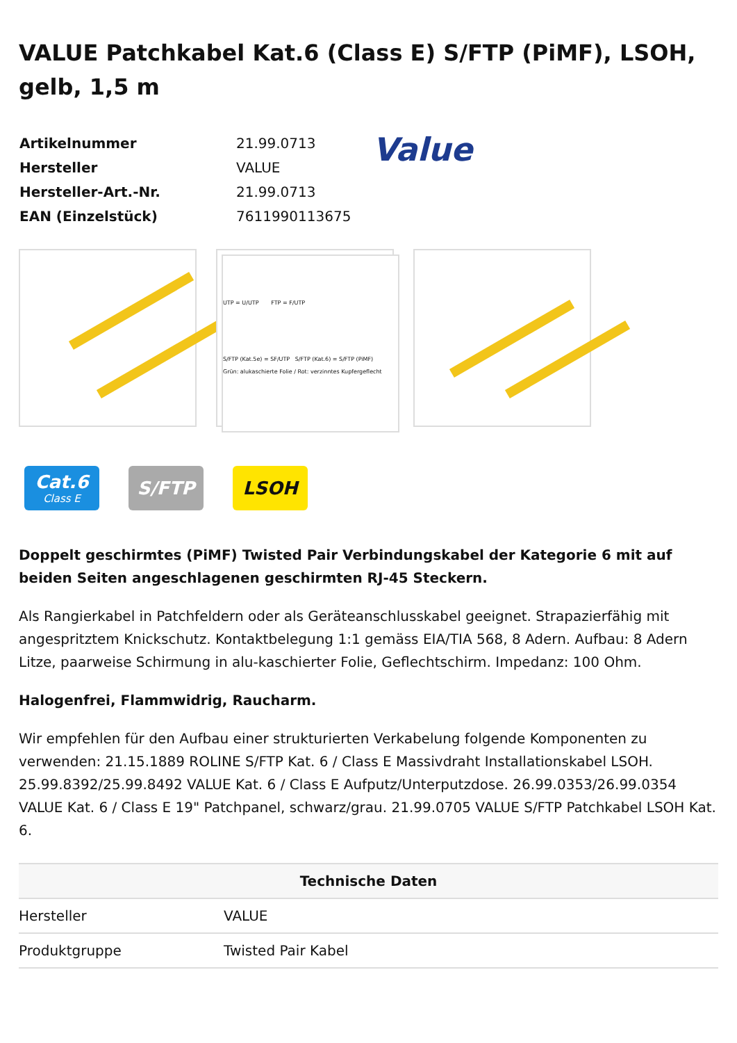VALUE Patchkabel Kat.6 (Class E) S/FTP (PiMF), LSOH, gelb, 1,5 m
| Artikelnummer | 21.99.0713 |
| Hersteller | VALUE |
| Hersteller-Art.-Nr. | 21.99.0713 |
| EAN (Einzelstück) | 7611990113675 |
Value
UTP = U/UTP FTP = F/UTP
S/FTP (Kat.5e) = SF/UTP S/FTP (Kat.6) = S/FTP (PiMF)
Grün: alukaschierte Folie / Rot: verzinntes Kupfergeflecht
Cat.6
Class E
S/FTP LSOH
Doppelt geschirmtes (PiMF) Twisted Pair Verbindungskabel der Kategorie 6 mit auf beiden Seiten angeschlagenen geschirmten RJ-45 Steckern.
Als Rangierkabel in Patchfeldern oder als Geräteanschlusskabel geeignet. Strapazierfähig mit angespritztem Knickschutz. Kontaktbelegung 1:1 gemäss EIA/TIA 568, 8 Adern. Aufbau: 8 Adern Litze, paarweise Schirmung in alu-kaschierter Folie, Geflechtschirm. Impedanz: 100 Ohm.
Halogenfrei, Flammwidrig, Raucharm.
Wir empfehlen für den Aufbau einer strukturierten Verkabelung folgende Komponenten zu verwenden: 21.15.1889 ROLINE S/FTP Kat. 6 / Class E Massivdraht Installationskabel LSOH. 25.99.8392/25.99.8492 VALUE Kat. 6 / Class E Aufputz/Unterputzdose. 26.99.0353/26.99.0354 VALUE Kat. 6 / Class E 19" Patchpanel, schwarz/grau. 21.99.0705 VALUE S/FTP Patchkabel LSOH Kat. 6.
| Technische Daten | |
| --- | --- |
| Hersteller | VALUE |
| Produktgruppe | Twisted Pair Kabel |